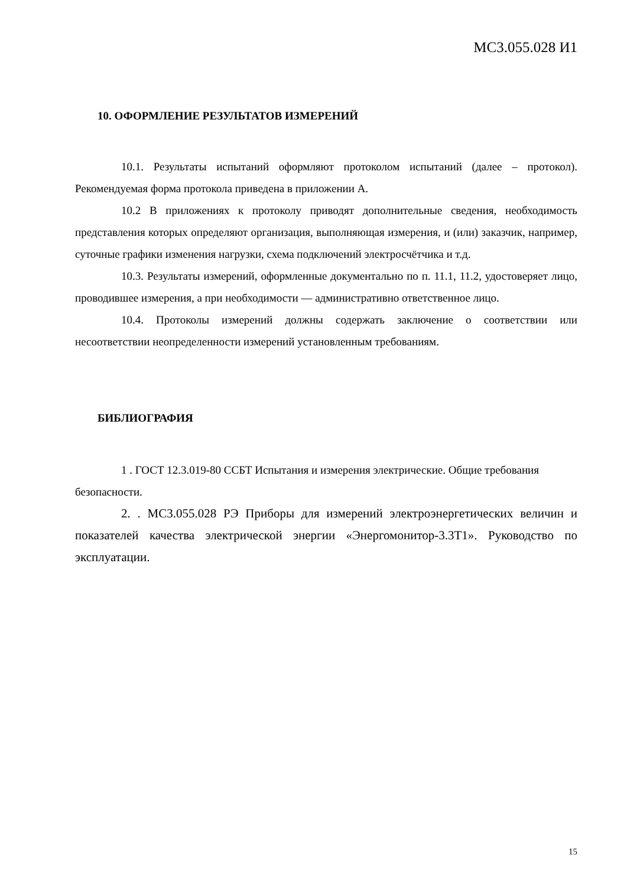МС3.055.028 И1
10. ОФОРМЛЕНИЕ РЕЗУЛЬТАТОВ ИЗМЕРЕНИЙ
10.1. Результаты испытаний оформляют протоколом испытаний (далее – протокол). Рекомендуемая форма протокола приведена в приложении А.
10.2 В приложениях к протоколу приводят дополнительные сведения, необходимость представления которых определяют организация, выполняющая измерения, и (или) заказчик, например, суточные графики изменения нагрузки, схема подключений электросчётчика и т.д.
10.3. Результаты измерений, оформленные документально по п. 11.1, 11.2, удостоверяет лицо, проводившее измерения, а при необходимости — административно ответственное лицо.
10.4. Протоколы измерений должны содержать заключение о соответствии или несоответствии неопределенности измерений установленным требованиям.
БИБЛИОГРАФИЯ
1 . ГОСТ 12.3.019-80 ССБТ Испытания и измерения электрические. Общие требования безопасности.
2. . МС3.055.028 РЭ Приборы для измерений электроэнергетических величин и показателей качества электрической энергии «Энергомонитор-3.3Т1». Руководство по эксплуатации.
15